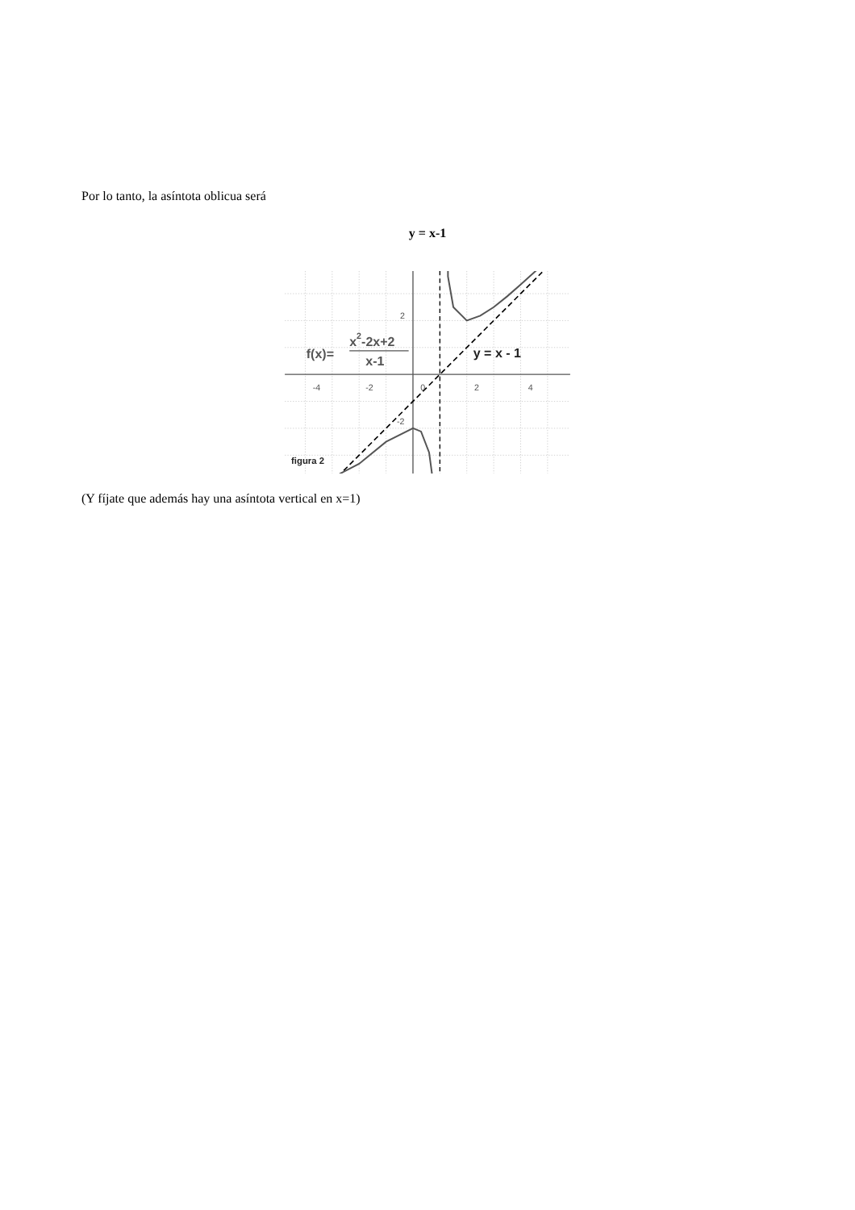Por lo tanto, la asíntota oblicua será
y = x-1
-4
-2
0
2
4
2
-2
f(x)=
x2-2x+2
x-1
y = x - 1
figura 2
(Y fíjate que además hay una asíntota vertical en x=1)